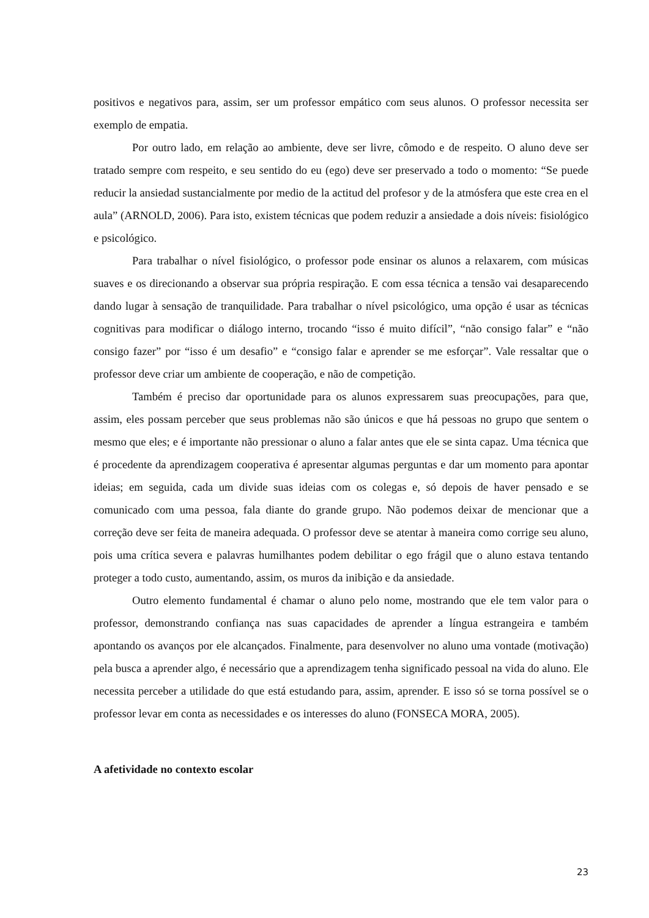positivos e negativos para, assim, ser um professor empático com seus alunos. O professor necessita ser exemplo de empatia.
Por outro lado, em relação ao ambiente, deve ser livre, cômodo e de respeito. O aluno deve ser tratado sempre com respeito, e seu sentido do eu (ego) deve ser preservado a todo o momento: “Se puede reducir la ansiedad sustancialmente por medio de la actitud del profesor y de la atmósfera que este crea en el aula” (ARNOLD, 2006). Para isto, existem técnicas que podem reduzir a ansiedade a dois níveis: fisiológico e psicológico.
Para trabalhar o nível fisiológico, o professor pode ensinar os alunos a relaxarem, com músicas suaves e os direcionando a observar sua própria respiração. E com essa técnica a tensão vai desaparecendo dando lugar à sensação de tranquilidade. Para trabalhar o nível psicológico, uma opção é usar as técnicas cognitivas para modificar o diálogo interno, trocando “isso é muito difícil”, “não consigo falar” e “não consigo fazer” por “isso é um desafio” e “consigo falar e aprender se me esforçar”. Vale ressaltar que o professor deve criar um ambiente de cooperação, e não de competição.
Também é preciso dar oportunidade para os alunos expressarem suas preocupações, para que, assim, eles possam perceber que seus problemas não são únicos e que há pessoas no grupo que sentem o mesmo que eles; e é importante não pressionar o aluno a falar antes que ele se sinta capaz. Uma técnica que é procedente da aprendizagem cooperativa é apresentar algumas perguntas e dar um momento para apontar ideias; em seguida, cada um divide suas ideias com os colegas e, só depois de haver pensado e se comunicado com uma pessoa, fala diante do grande grupo. Não podemos deixar de mencionar que a correção deve ser feita de maneira adequada. O professor deve se atentar à maneira como corrige seu aluno, pois uma crítica severa e palavras humilhantes podem debilitar o ego frágil que o aluno estava tentando proteger a todo custo, aumentando, assim, os muros da inibição e da ansiedade.
Outro elemento fundamental é chamar o aluno pelo nome, mostrando que ele tem valor para o professor, demonstrando confiança nas suas capacidades de aprender a língua estrangeira e também apontando os avanços por ele alcançados. Finalmente, para desenvolver no aluno uma vontade (motivação) pela busca a aprender algo, é necessário que a aprendizagem tenha significado pessoal na vida do aluno. Ele necessita perceber a utilidade do que está estudando para, assim, aprender. E isso só se torna possível se o professor levar em conta as necessidades e os interesses do aluno (FONSECA MORA, 2005).
A afetividade no contexto escolar
23